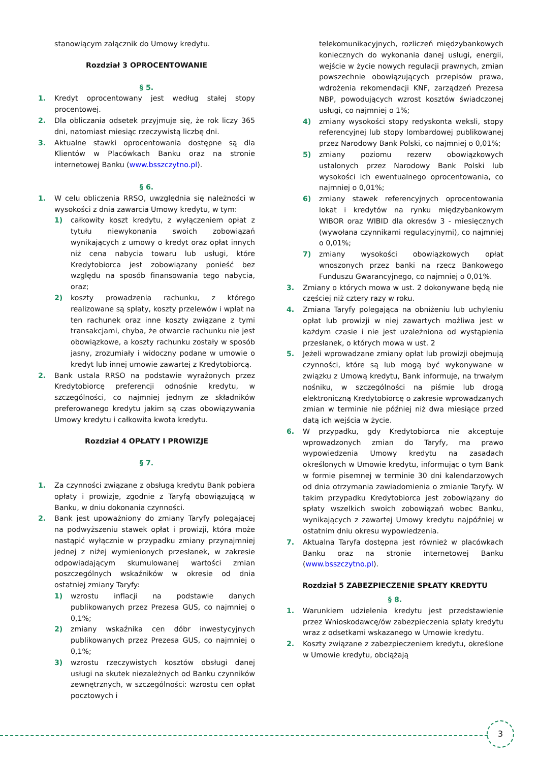stanowiącym załącznik do Umowy kredytu.
Rozdział 3 OPROCENTOWANIE
§ 5.
1. Kredyt oprocentowany jest według stałej stopy procentowej.
2. Dla obliczania odsetek przyjmuje się, że rok liczy 365 dni, natomiast miesiąc rzeczywistą liczbę dni.
3. Aktualne stawki oprocentowania dostępne są dla Klientów w Placówkach Banku oraz na stronie internetowej Banku (www.bsszczytno.pl).
§ 6.
1. W celu obliczenia RRSO, uwzględnia się należności w wysokości z dnia zawarcia Umowy kredytu, w tym:
1) całkowity koszt kredytu, z wyłączeniem opłat z tytułu niewykonania swoich zobowiązań wynikających z umowy o kredyt oraz opłat innych niż cena nabycia towaru lub usługi, które Kredytobiorca jest zobowiązany ponieść bez względu na sposób finansowania tego nabycia, oraz;
2) koszty prowadzenia rachunku, z którego realizowane są spłaty, koszty przelewów i wpłat na ten rachunek oraz inne koszty związane z tymi transakcjami, chyba, że otwarcie rachunku nie jest obowiązkowe, a koszty rachunku zostały w sposób jasny, zrozumiały i widoczny podane w umowie o kredyt lub innej umowie zawartej z Kredytobiorcą.
2. Bank ustala RRSO na podstawie wyrażonych przez Kredytobiorcę preferencji odnośnie kredytu, w szczególności, co najmniej jednym ze składników preferowanego kredytu jakim są czas obowiązywania Umowy kredytu i całkowita kwota kredytu.
Rozdział 4 OPŁATY I PROWIZJE
§ 7.
1. Za czynności związane z obsługą kredytu Bank pobiera opłaty i prowizje, zgodnie z Taryfą obowiązującą w Banku, w dniu dokonania czynności.
2. Bank jest upoważniony do zmiany Taryfy polegającej na podwyższeniu stawek opłat i prowizji, która może nastąpić wyłącznie w przypadku zmiany przynajmniej jednej z niżej wymienionych przesłanek, w zakresie odpowiadającym skumulowanej wartości zmian poszczególnych wskaźników w okresie od dnia ostatniej zmiany Taryfy:
1) wzrostu inflacji na podstawie danych publikowanych przez Prezesa GUS, co najmniej o 0,1%;
2) zmiany wskaźnika cen dóbr inwestycyjnych publikowanych przez Prezesa GUS, co najmniej o 0,1%;
3) wzrostu rzeczywistych kosztów obsługi danej usługi na skutek niezależnych od Banku czynników zewnętrznych, w szczególności: wzrostu cen opłat pocztowych i
telekomunikacyjnych, rozliczeń międzybankowych koniecznych do wykonania danej usługi, energii, wejście w życie nowych regulacji prawnych, zmian powszechnie obowiązujących przepisów prawa, wdrożenia rekomendacji KNF, zarządzeń Prezesa NBP, powodujących wzrost kosztów świadczonej usługi, co najmniej o 1%;
4) zmiany wysokości stopy redyskonta weksli, stopy referencyjnej lub stopy lombardowej publikowanej przez Narodowy Bank Polski, co najmniej o 0,01%;
5) zmiany poziomu rezerw obowiązkowych ustalonych przez Narodowy Bank Polski lub wysokości ich ewentualnego oprocentowania, co najmniej o 0,01%;
6) zmiany stawek referencyjnych oprocentowania lokat i kredytów na rynku międzybankowym WIBOR oraz WIBID dla okresów 3 - miesięcznych (wywołana czynnikami regulacyjnymi), co najmniej o 0,01%;
7) zmiany wysokości obowiązkowych opłat wnoszonych przez banki na rzecz Bankowego Funduszu Gwarancyjnego, co najmniej o 0,01%.
3. Zmiany o których mowa w ust. 2 dokonywane będą nie częściej niż cztery razy w roku.
4. Zmiana Taryfy polegająca na obniżeniu lub uchyleniu opłat lub prowizji w niej zawartych możliwa jest w każdym czasie i nie jest uzależniona od wystąpienia przesłanek, o których mowa w ust. 2
5. Jeżeli wprowadzane zmiany opłat lub prowizji obejmują czynności, które są lub mogą być wykonywane w związku z Umową kredytu, Bank informuje, na trwałym nośniku, w szczególności na piśmie lub drogą elektroniczną Kredytobiorcę o zakresie wprowadzanych zmian w terminie nie później niż dwa miesiące przed datą ich wejścia w życie.
6. W przypadku, gdy Kredytobiorca nie akceptuje wprowadzonych zmian do Taryfy, ma prawo wypowiedzenia Umowy kredytu na zasadach określonych w Umowie kredytu, informując o tym Bank w formie pisemnej w terminie 30 dni kalendarzowych od dnia otrzymania zawiadomienia o zmianie Taryfy. W takim przypadku Kredytobiorca jest zobowiązany do spłaty wszelkich swoich zobowiązań wobec Banku, wynikających z zawartej Umowy kredytu najpóźniej w ostatnim dniu okresu wypowiedzenia.
7. Aktualna Taryfa dostępna jest również w placówkach Banku oraz na stronie internetowej Banku (www.bsszczytno.pl).
Rozdział 5 ZABEZPIECZENIE SPŁATY KREDYTU
§ 8.
1. Warunkiem udzielenia kredytu jest przedstawienie przez Wnioskodawcę/ów zabezpieczenia spłaty kredytu wraz z odsetkami wskazanego w Umowie kredytu.
2. Koszty związane z zabezpieczeniem kredytu, określone w Umowie kredytu, obciążają
3